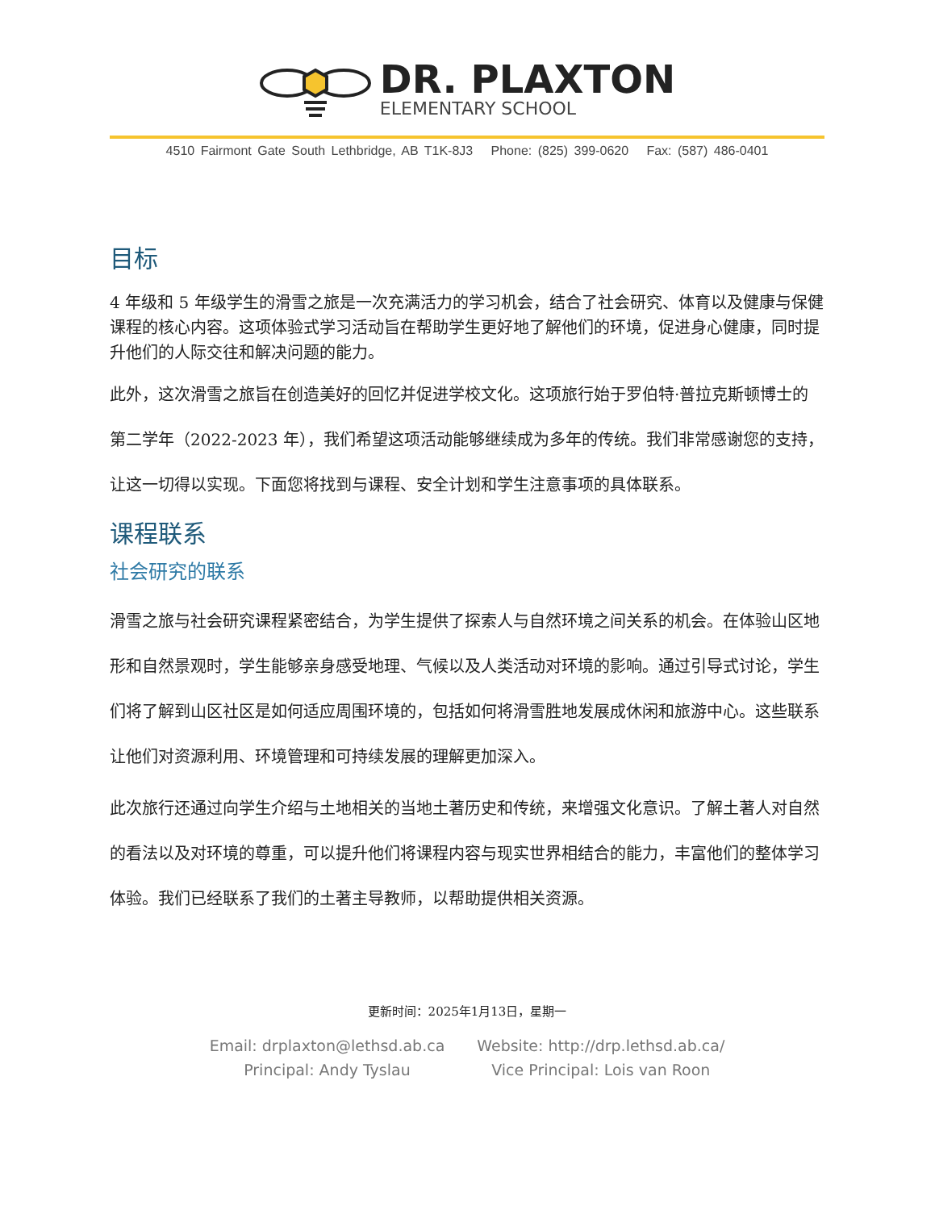DR. PLAXTON
ELEMENTARY SCHOOL
4510 Fairmont Gate South Lethbridge, AB T1K-8J3 Phone: (825) 399-0620 Fax: (587) 486-0401
目标
4 年级和 5 年级学生的滑雪之旅是一次充满活力的学习机会，结合了社会研究、体育以及健康与保健课程的核心内容。这项体验式学习活动旨在帮助学生更好地了解他们的环境，促进身心健康，同时提升他们的人际交往和解决问题的能力。
此外，这次滑雪之旅旨在创造美好的回忆并促进学校文化。这项旅行始于罗伯特·普拉克斯顿博士的第二学年（2022-2023 年），我们希望这项活动能够继续成为多年的传统。我们非常感谢您的支持，让这一切得以实现。下面您将找到与课程、安全计划和学生注意事项的具体联系。
课程联系
社会研究的联系
滑雪之旅与社会研究课程紧密结合，为学生提供了探索人与自然环境之间关系的机会。在体验山区地形和自然景观时，学生能够亲身感受地理、气候以及人类活动对环境的影响。通过引导式讨论，学生们将了解到山区社区是如何适应周围环境的，包括如何将滑雪胜地发展成休闲和旅游中心。这些联系让他们对资源利用、环境管理和可持续发展的理解更加深入。
此次旅行还通过向学生介绍与土地相关的当地土著历史和传统，来增强文化意识。了解土著人对自然的看法以及对环境的尊重，可以提升他们将课程内容与现实世界相结合的能力，丰富他们的整体学习体验。我们已经联系了我们的土著主导教师，以帮助提供相关资源。
更新时间：2025年1月13日，星期一
Email: drplaxton@lethsd.ab.ca
Principal: Andy Tyslau
Website: http://drp.lethsd.ab.ca/
Vice Principal: Lois van Roon